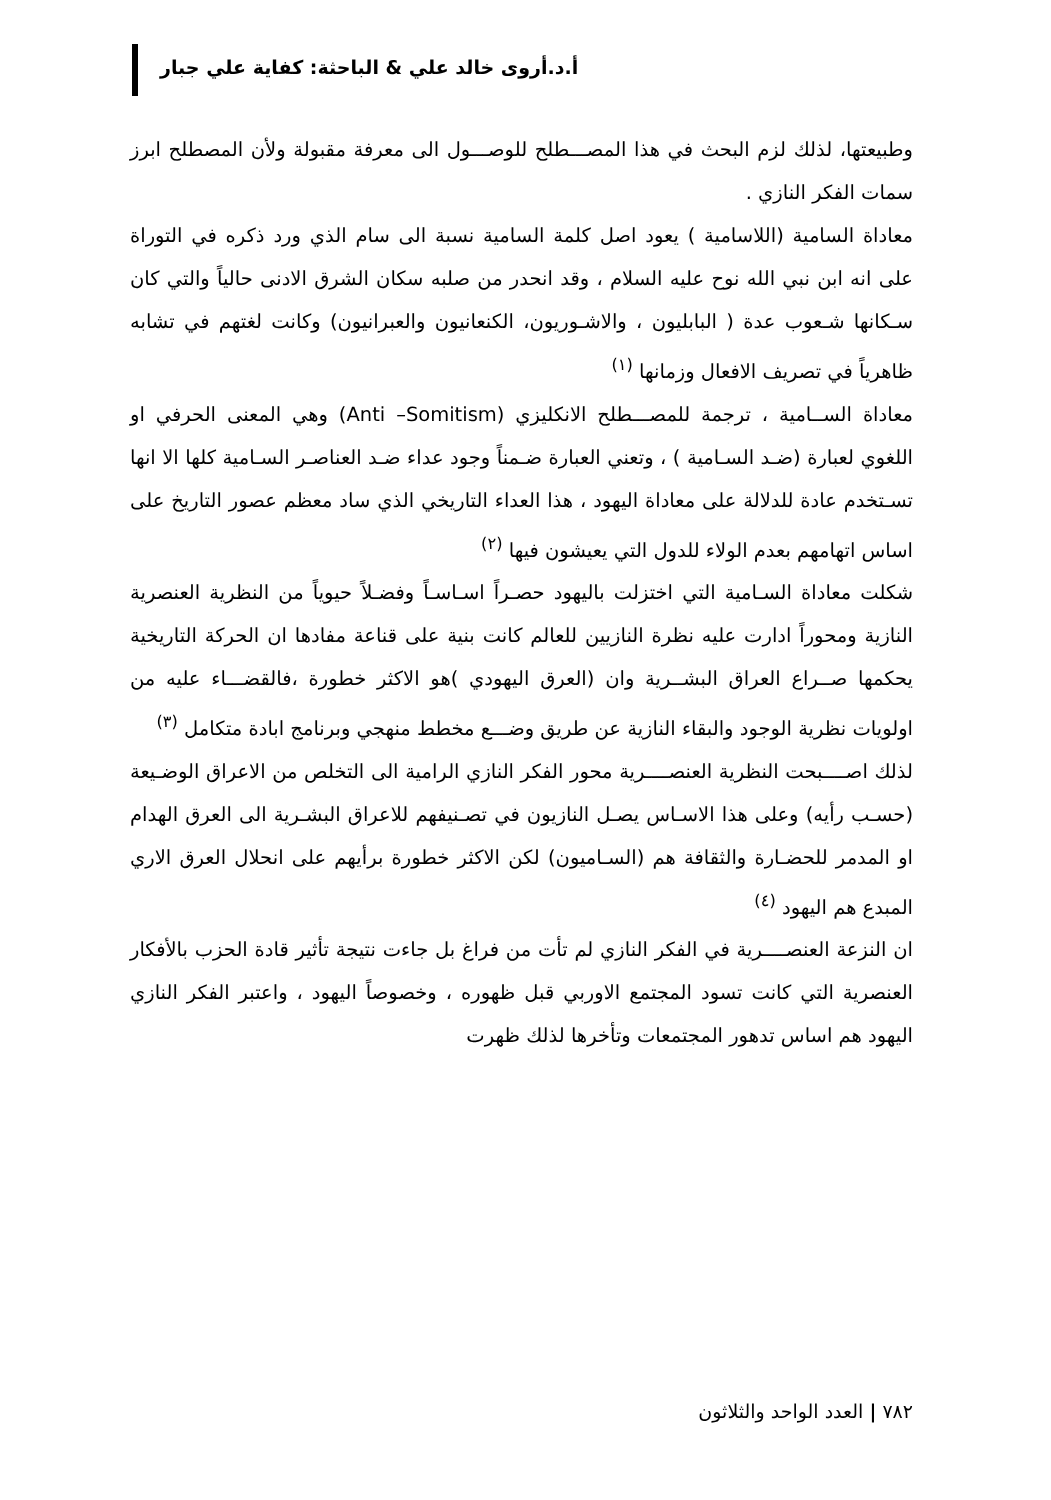أ.د.أروى خالد علي & الباحثة: كفاية علي جبار
وطبيعتها، لذلك لزم البحث في هذا المصـــطلح للوصـــول الى معرفة مقبولة ولأن المصطلح ابرز سمات الفكر النازي .
معاداة السامية (اللاسامية ) يعود اصل كلمة السامية نسبة الى سام الذي ورد ذكره في التوراة على انه ابن نبي الله نوح عليه السلام ، وقد انحدر من صلبه سكان الشرق الادنى حالياً والتي كان سـكانها شـعوب عدة ( البابليون ، والاشـوريون، الكنعانيون والعبرانيون) وكانت لغتهم في تشابه ظاهرياً في تصريف الافعال وزمانها <sup>(١)</sup>
معاداة الســامية ، ترجمة للمصـــطلح الانكليزي (Anti –Somitism) وهي المعنى الحرفي او اللغوي لعبارة (ضـد السـامية ) ، وتعني العبارة ضـمناً وجود عداء ضـد العناصـر السـامية كلها الا انها تسـتخدم عادة للدلالة على معاداة اليهود ، هذا العداء التاريخي الذي ساد معظم عصور التاريخ على اساس اتهامهم بعدم الولاء للدول التي يعيشون فيها <sup>(٢)</sup>
شكلت معاداة السـامية التي اختزلت باليهود حصـراً اسـاسـاً وفضـلاً حيوياً من النظرية العنصرية النازية ومحوراً ادارت عليه نظرة النازيين للعالم كانت بنية على قناعة مفادها ان الحركة التاريخية يحكمها صــراع العراق البشــرية وان (العرق اليهودي )هو الاكثر خطورة ،فالقضـــاء عليه من اولويات نظرية الوجود والبقاء النازية عن طريق وضـــع مخطط منهجي وبرنامج ابادة متكامل <sup>(٣)</sup>
لذلك اصــــبحت النظرية العنصــــرية محور الفكر النازي الرامية الى التخلص من الاعراق الوضـيعة (حسـب رأيه) وعلى هذا الاسـاس يصـل النازيون في تصـنيفهم للاعراق البشـرية الى العرق الهدام او المدمر للحضـارة والثقافة هم (السـاميون) لكن الاكثر خطورة برأيهم على انحلال العرق الاري المبدع هم اليهود <sup>(٤)</sup>
ان النزعة العنصــــرية في الفكر النازي لم تأت من فراغ بل جاءت نتيجة تأثير قادة الحزب بالأفكار العنصرية التي كانت تسود المجتمع الاوربي قبل ظهوره ، وخصوصاً اليهود ، واعتبر الفكر النازي اليهود هم اساس تدهور المجتمعات وتأخرها لذلك ظهرت
٧٨٢ | العدد الواحد والثلاثون